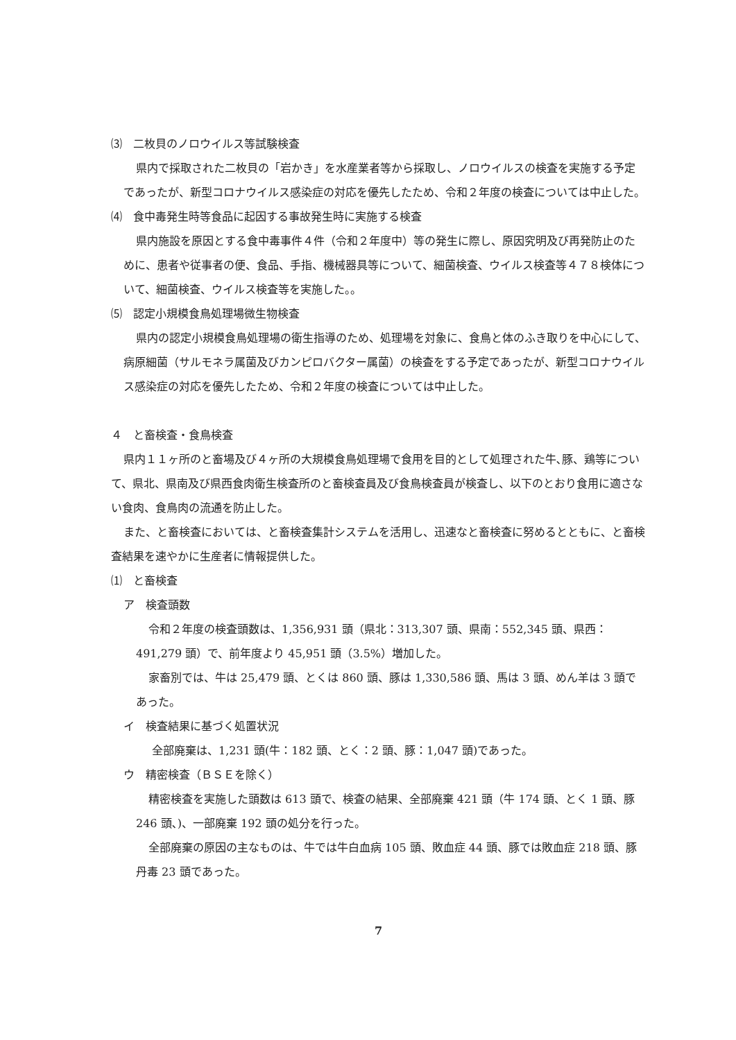⑶　二枚貝のノロウイルス等試験検査
県内で採取された二枚貝の「岩かき」を水産業者等から採取し、ノロウイルスの検査を実施する予定であったが、新型コロナウイルス感染症の対応を優先したため、令和２年度の検査については中止した。
⑷　食中毒発生時等食品に起因する事故発生時に実施する検査
県内施設を原因とする食中毒事件４件（令和２年度中）等の発生に際し、原因究明及び再発防止のために、患者や従事者の便、食品、手指、機械器具等について、細菌検査、ウイルス検査等４７８検体について、細菌検査、ウイルス検査等を実施した。。
⑸　認定小規模食鳥処理場微生物検査
県内の認定小規模食鳥処理場の衛生指導のため、処理場を対象に、食鳥と体のふき取りを中心にして、病原細菌（サルモネラ属菌及びカンピロバクター属菌）の検査をする予定であったが、新型コロナウイルス感染症の対応を優先したため、令和２年度の検査については中止した。
４　と畜検査・食鳥検査
県内１１ヶ所のと畜場及び４ヶ所の大規模食鳥処理場で食用を目的として処理された牛､豚、鶏等について、県北、県南及び県西食肉衛生検査所のと畜検査員及び食鳥検査員が検査し、以下のとおり食用に適さない食肉、食鳥肉の流通を防止した。
また、と畜検査においては、と畜検査集計システムを活用し、迅速なと畜検査に努めるとともに、と畜検査結果を速やかに生産者に情報提供した。
⑴　と畜検査
ア　検査頭数
令和２年度の検査頭数は、1,356,931 頭（県北：313,307 頭、県南：552,345 頭、県西：491,279 頭）で、前年度より 45,951 頭（3.5%）増加した。
家畜別では、牛は 25,479 頭、とくは 860 頭、豚は 1,330,586 頭、馬は 3 頭、めん羊は 3 頭であった。
イ　検査結果に基づく処置状況
全部廃棄は、1,231 頭(牛：182 頭、とく：2 頭、豚：1,047 頭)であった。
ウ　精密検査（ＢＳＥを除く）
精密検査を実施した頭数は 613 頭で、検査の結果、全部廃棄 421 頭（牛 174 頭、とく 1 頭、豚 246 頭､)、一部廃棄 192 頭の処分を行った。
全部廃棄の原因の主なものは、牛では牛白血病 105 頭、敗血症 44 頭、豚では敗血症 218 頭、豚丹毒 23 頭であった。
7